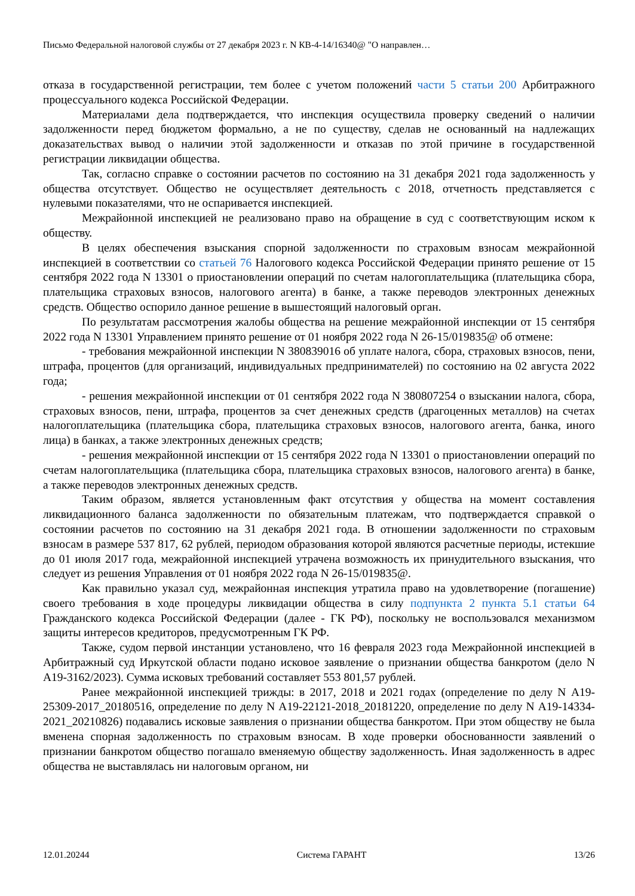Письмо Федеральной налоговой службы от 27 декабря 2023 г. N КВ-4-14/16340@ "О направлен…
отказа в государственной регистрации, тем более с учетом положений части 5 статьи 200 Арбитражного процессуального кодекса Российской Федерации.
Материалами дела подтверждается, что инспекция осуществила проверку сведений о наличии задолженности перед бюджетом формально, а не по существу, сделав не основанный на надлежащих доказательствах вывод о наличии этой задолженности и отказав по этой причине в государственной регистрации ликвидации общества.
Так, согласно справке о состоянии расчетов по состоянию на 31 декабря 2021 года задолженность у общества отсутствует. Общество не осуществляет деятельность с 2018, отчетность представляется с нулевыми показателями, что не оспаривается инспекцией.
Межрайонной инспекцией не реализовано право на обращение в суд с соответствующим иском к обществу.
В целях обеспечения взыскания спорной задолженности по страховым взносам межрайонной инспекцией в соответствии со статьей 76 Налогового кодекса Российской Федерации принято решение от 15 сентября 2022 года N 13301 о приостановлении операций по счетам налогоплательщика (плательщика сбора, плательщика страховых взносов, налогового агента) в банке, а также переводов электронных денежных средств. Общество оспорило данное решение в вышестоящий налоговый орган.
По результатам рассмотрения жалобы общества на решение межрайонной инспекции от 15 сентября 2022 года N 13301 Управлением принято решение от 01 ноября 2022 года N 26-15/019835@ об отмене:
- требования межрайонной инспекции N 380839016 об уплате налога, сбора, страховых взносов, пени, штрафа, процентов (для организаций, индивидуальных предпринимателей) по состоянию на 02 августа 2022 года;
- решения межрайонной инспекции от 01 сентября 2022 года N 380807254 о взыскании налога, сбора, страховых взносов, пени, штрафа, процентов за счет денежных средств (драгоценных металлов) на счетах налогоплательщика (плательщика сбора, плательщика страховых взносов, налогового агента, банка, иного лица) в банках, а также электронных денежных средств;
- решения межрайонной инспекции от 15 сентября 2022 года N 13301 о приостановлении операций по счетам налогоплательщика (плательщика сбора, плательщика страховых взносов, налогового агента) в банке, а также переводов электронных денежных средств.
Таким образом, является установленным факт отсутствия у общества на момент составления ликвидационного баланса задолженности по обязательным платежам, что подтверждается справкой о состоянии расчетов по состоянию на 31 декабря 2021 года. В отношении задолженности по страховым взносам в размере 537 817, 62 рублей, периодом образования которой являются расчетные периоды, истекшие до 01 июля 2017 года, межрайонной инспекцией утрачена возможность их принудительного взыскания, что следует из решения Управления от 01 ноября 2022 года N 26-15/019835@.
Как правильно указал суд, межрайонная инспекция утратила право на удовлетворение (погашение) своего требования в ходе процедуры ликвидации общества в силу подпункта 2 пункта 5.1 статьи 64 Гражданского кодекса Российской Федерации (далее - ГК РФ), поскольку не воспользовался механизмом защиты интересов кредиторов, предусмотренным ГК РФ.
Также, судом первой инстанции установлено, что 16 февраля 2023 года Межрайонной инспекцией в Арбитражный суд Иркутской области подано исковое заявление о признании общества банкротом (дело N А19-3162/2023). Сумма исковых требований составляет 553 801,57 рублей.
Ранее межрайонной инспекцией трижды: в 2017, 2018 и 2021 годах (определение по делу N А19-25309-2017_20180516, определение по делу N А19-22121-2018_20181220, определение по делу N А19-14334-2021_20210826) подавались исковые заявления о признании общества банкротом. При этом обществу не была вменена спорная задолженность по страховым взносам. В ходе проверки обоснованности заявлений о признании банкротом общество погашало вменяемую обществу задолженность. Иная задолженность в адрес общества не выставлялась ни налоговым органом, ни
12.01.20244 Система ГАРАНТ 13/26